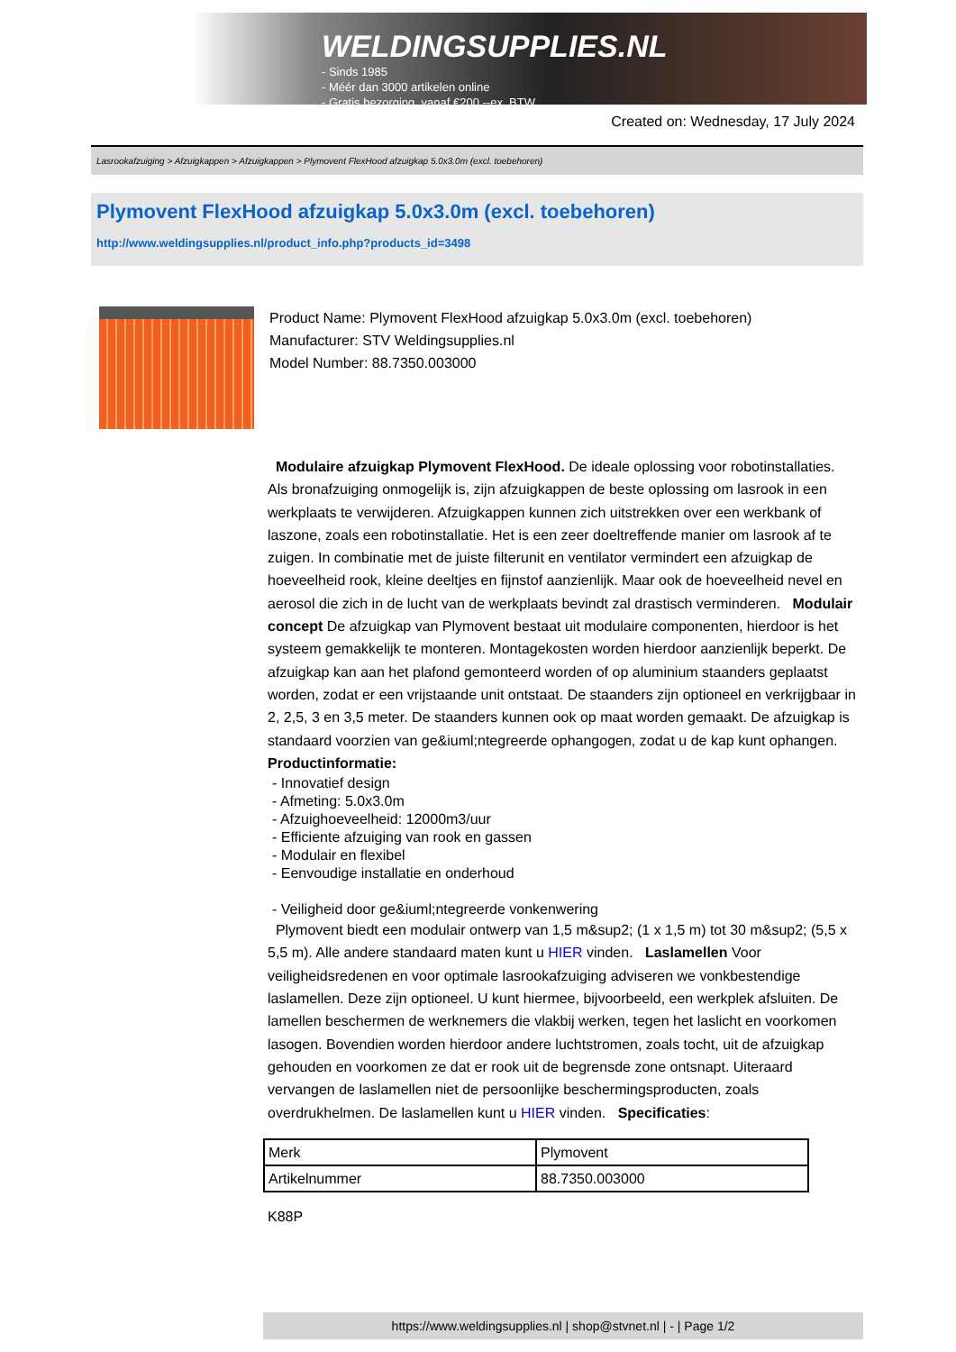WELDINGSUPPLIES.NL
- Sinds 1985
- Méér dan 3000 artikelen online
- Gratis bezorging, vanaf €200,--ex. BTW
Created on: Wednesday, 17 July 2024
Lasrookafzuiging > Afzuigkappen > Afzuigkappen > Plymovent FlexHood afzuigkap 5.0x3.0m (excl. toebehoren)
Plymovent FlexHood afzuigkap 5.0x3.0m (excl. toebehoren)
http://www.weldingsupplies.nl/product_info.php?products_id=3498
Product Name: Plymovent FlexHood afzuigkap 5.0x3.0m (excl. toebehoren)
Manufacturer: STV Weldingsupplies.nl
Model Number: 88.7350.003000
Modulaire afzuigkap Plymovent FlexHood. De ideale oplossing voor robotinstallaties. Als bronafzuiging onmogelijk is, zijn afzuigkappen de beste oplossing om lasrook in een werkplaats te verwijderen. Afzuigkappen kunnen zich uitstrekken over een werkbank of laszone, zoals een robotinstallatie. Het is een zeer doeltreffende manier om lasrook af te zuigen. In combinatie met de juiste filterunit en ventilator vermindert een afzuigkap de hoeveelheid rook, kleine deeltjes en fijnstof aanzienlijk. Maar ook de hoeveelheid nevel en aerosol die zich in de lucht van de werkplaats bevindt zal drastisch verminderen. Modulair concept De afzuigkap van Plymovent bestaat uit modulaire componenten, hierdoor is het systeem gemakkelijk te monteren. Montagekosten worden hierdoor aanzienlijk beperkt. De afzuigkap kan aan het plafond gemonteerd worden of op aluminium staanders geplaatst worden, zodat er een vrijstaande unit ontstaat. De staanders zijn optioneel en verkrijgbaar in 2, 2,5, 3 en 3,5 meter. De staanders kunnen ook op maat worden gemaakt. De afzuigkap is standaard voorzien van ge&iuml;ntegreerde ophangogen, zodat u de kap kunt ophangen.
Productinformatie:
- Innovatief design
- Afmeting: 5.0x3.0m
- Afzuighoeveelheid: 12000m3/uur
- Efficiente afzuiging van rook en gassen
- Modulair en flexibel
- Eenvoudige installatie en onderhoud
- Veiligheid door ge&iuml;ntegreerde vonkenwering
Plymovent biedt een modulair ontwerp van 1,5 m&sup2; (1 x 1,5 m) tot 30 m&sup2; (5,5 x 5,5 m). Alle andere standaard maten kunt u HIER vinden. Laslamellen Voor veiligheidsredenen en voor optimale lasrookafzuiging adviseren we vonkbestendige laslamellen. Deze zijn optioneel. U kunt hiermee, bijvoorbeeld, een werkplek afsluiten. De lamellen beschermen de werknemers die vlakbij werken, tegen het laslicht en voorkomen lasogen. Bovendien worden hierdoor andere luchtstromen, zoals tocht, uit de afzuigkap gehouden en voorkomen ze dat er rook uit de begrensde zone ontsnapt. Uiteraard vervangen de laslamellen niet de persoonlijke beschermingsproducten, zoals overdrukhelmen. De laslamellen kunt u HIER vinden. Specificaties:
| Merk | Plymovent |
| Artikelnummer | 88.7350.003000 |
K88P
https://www.weldingsupplies.nl | shop@stvnet.nl | - | Page 1/2